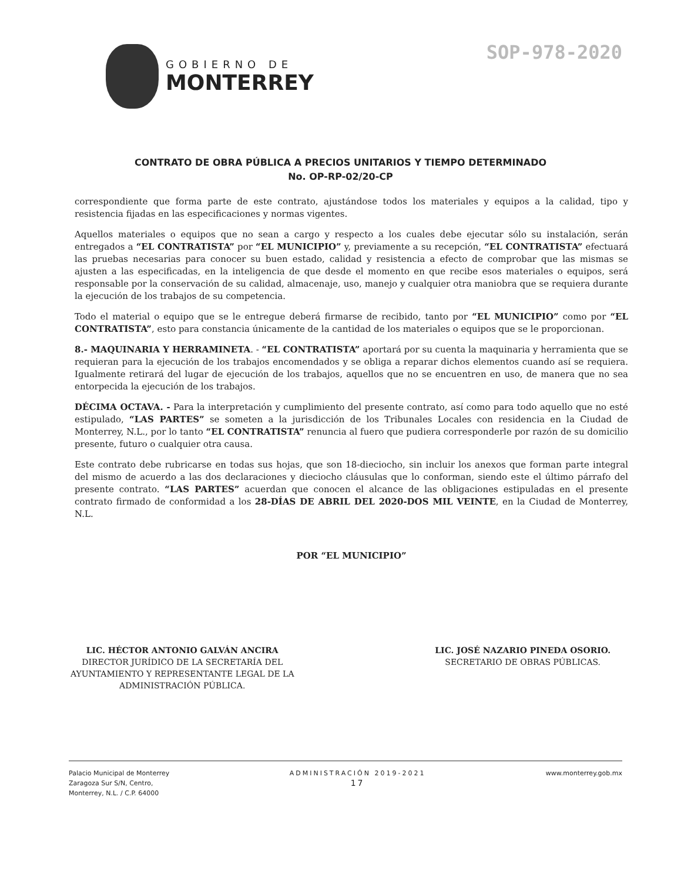GOBIERNO DE
MONTERREY
SOP-978-2020
CONTRATO DE OBRA PÚBLICA A PRECIOS UNITARIOS Y TIEMPO DETERMINADO
No. OP-RP-02/20-CP
correspondiente que forma parte de este contrato, ajustándose todos los materiales y equipos a la calidad, tipo y resistencia fijadas en las especificaciones y normas vigentes.
Aquellos materiales o equipos que no sean a cargo y respecto a los cuales debe ejecutar sólo su instalación, serán entregados a “EL CONTRATISTA” por “EL MUNICIPIO” y, previamente a su recepción, “EL CONTRATISTA” efectuará las pruebas necesarias para conocer su buen estado, calidad y resistencia a efecto de comprobar que las mismas se ajusten a las especificadas, en la inteligencia de que desde el momento en que recibe esos materiales o equipos, será responsable por la conservación de su calidad, almacenaje, uso, manejo y cualquier otra maniobra que se requiera durante la ejecución de los trabajos de su competencia.
Todo el material o equipo que se le entregue deberá firmarse de recibido, tanto por “EL MUNICIPIO” como por “EL CONTRATISTA”, esto para constancia únicamente de la cantidad de los materiales o equipos que se le proporcionan.
8.- MAQUINARIA Y HERRAMINETA. - “EL CONTRATISTA” aportará por su cuenta la maquinaria y herramienta que se requieran para la ejecución de los trabajos encomendados y se obliga a reparar dichos elementos cuando así se requiera. Igualmente retirará del lugar de ejecución de los trabajos, aquellos que no se encuentren en uso, de manera que no sea entorpecida la ejecución de los trabajos.
DÉCIMA OCTAVA. - Para la interpretación y cumplimiento del presente contrato, así como para todo aquello que no esté estipulado, “LAS PARTES” se someten a la jurisdicción de los Tribunales Locales con residencia en la Ciudad de Monterrey, N.L., por lo tanto “EL CONTRATISTA” renuncia al fuero que pudiera corresponderle por razón de su domicilio presente, futuro o cualquier otra causa.
Este contrato debe rubricarse en todas sus hojas, que son 18-dieciocho, sin incluir los anexos que forman parte integral del mismo de acuerdo a las dos declaraciones y dieciocho cláusulas que lo conforman, siendo este el último párrafo del presente contrato. “LAS PARTES” acuerdan que conocen el alcance de las obligaciones estipuladas en el presente contrato firmado de conformidad a los 28-DÍAS DE ABRIL DEL 2020-DOS MIL VEINTE, en la Ciudad de Monterrey, N.L.
POR “EL MUNICIPIO”
LIC. HÉCTOR ANTONIO GALVÁN ANCIRA
DIRECTOR JURÍDICO DE LA SECRETARÍA DEL
AYUNTAMIENTO Y REPRESENTANTE LEGAL DE LA
ADMINISTRACIÓN PÚBLICA.
LIC. JOSÉ NAZARIO PINEDA OSORIO.
SECRETARIO DE OBRAS PÚBLICAS.
Palacio Municipal de Monterrey
Zaragoza Sur S/N, Centro,
Monterrey, N.L. / C.P. 64000
ADMINISTRACIÓN 2019-2021
17
www.monterrey.gob.mx